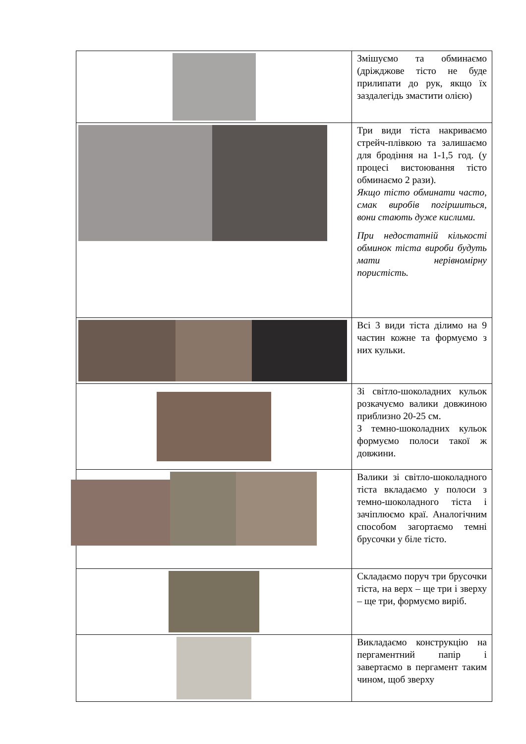| | Змішуємо та обминаємо (дріжджове тісто не буде прилипати до рук, якщо їх заздалегідь змастити олією) |
| | Три види тіста накриваємо стрейч-плівкою та залишаємо для бродіння на 1-1,5 год. (у процесі вистоювання тісто обминаємо 2 рази). Якщо тісто обминати часто, смак виробів погіршиться, вони стають дуже кислими. При недостатній кількості обминок тіста вироби будуть мати нерівномірну пористість. |
| | Всі 3 види тіста ділимо на 9 частин кожне та формуємо з них кульки. |
| | Зі світло-шоколадних кульок розкачуємо валики довжиною приблизно 20-25 см. З темно-шоколадних кульок формуємо полоси такої ж довжини. |
| | Валики зі світло-шоколадного тіста вкладаємо у полоси з темно-шоколадного тіста і зачіплюємо краї. Аналогічним способом загортаємо темні брусочки у біле тісто. |
| | Складаємо поруч три брусочки тіста, на верх – ще три і зверху – ще три, формуємо виріб. |
| | Викладаємо конструкцію на пергаментний папір і завертаємо в пергамент таким чином, щоб зверху |